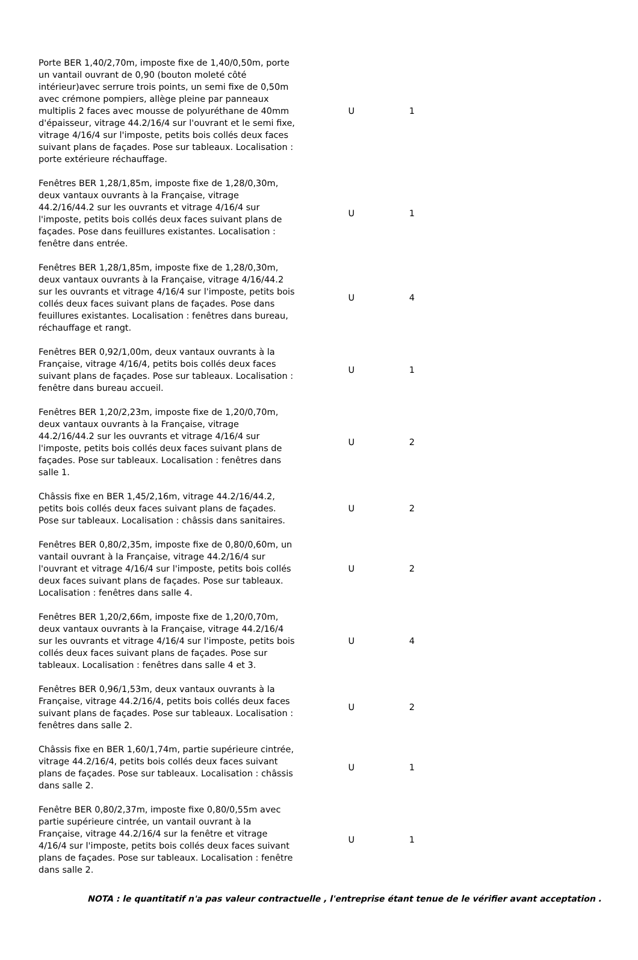| Porte BER 1,40/2,70m, imposte fixe de 1,40/0,50m, porte un vantail ouvrant de 0,90 (bouton moleté côté intérieur)avec serrure trois points, un semi fixe de 0,50m avec crémone pompiers, allège pleine par panneaux multiplis 2 faces avec mousse de polyuréthane de 40mm d'épaisseur, vitrage 44.2/16/4 sur l'ouvrant et le semi fixe, vitrage 4/16/4 sur l'imposte, petits bois collés deux faces suivant plans de façades. Pose sur tableaux. Localisation : porte extérieure réchauffage. | U | 1 |
| Fenêtres BER 1,28/1,85m, imposte fixe de 1,28/0,30m, deux vantaux ouvrants à la Française, vitrage 44.2/16/44.2 sur les ouvrants et vitrage 4/16/4 sur l'imposte, petits bois collés deux faces suivant plans de façades. Pose dans feuillures existantes. Localisation : fenêtre dans entrée. | U | 1 |
| Fenêtres BER 1,28/1,85m, imposte fixe de 1,28/0,30m, deux vantaux ouvrants à la Française, vitrage 4/16/44.2 sur les ouvrants et vitrage 4/16/4 sur l'imposte, petits bois collés deux faces suivant plans de façades. Pose dans feuillures existantes. Localisation : fenêtres dans bureau, réchauffage et rangt. | U | 4 |
| Fenêtres BER 0,92/1,00m, deux vantaux ouvrants à la Française, vitrage 4/16/4, petits bois collés deux faces suivant plans de façades. Pose sur tableaux. Localisation : fenêtre dans bureau accueil. | U | 1 |
| Fenêtres BER 1,20/2,23m, imposte fixe de 1,20/0,70m, deux vantaux ouvrants à la Française, vitrage 44.2/16/44.2 sur les ouvrants et vitrage 4/16/4 sur l'imposte, petits bois collés deux faces suivant plans de façades. Pose sur tableaux. Localisation : fenêtres dans salle 1. | U | 2 |
| Châssis fixe en BER 1,45/2,16m, vitrage 44.2/16/44.2, petits bois collés deux faces suivant plans de façades. Pose sur tableaux. Localisation : châssis dans sanitaires. | U | 2 |
| Fenêtres BER 0,80/2,35m, imposte fixe de 0,80/0,60m, un vantail ouvrant à la Française, vitrage 44.2/16/4 sur l'ouvrant et vitrage 4/16/4 sur l'imposte, petits bois collés deux faces suivant plans de façades. Pose sur tableaux. Localisation : fenêtres dans salle 4. | U | 2 |
| Fenêtres BER 1,20/2,66m, imposte fixe de 1,20/0,70m, deux vantaux ouvrants à la Française, vitrage 44.2/16/4 sur les ouvrants et vitrage 4/16/4 sur l'imposte, petits bois collés deux faces suivant plans de façades. Pose sur tableaux. Localisation : fenêtres dans salle 4 et 3. | U | 4 |
| Fenêtres BER 0,96/1,53m, deux vantaux ouvrants à la Française, vitrage 44.2/16/4, petits bois collés deux faces suivant plans de façades. Pose sur tableaux. Localisation : fenêtres dans salle 2. | U | 2 |
| Châssis fixe en BER 1,60/1,74m, partie supérieure cintrée, vitrage 44.2/16/4, petits bois collés deux faces suivant plans de façades. Pose sur tableaux. Localisation : châssis dans salle 2. | U | 1 |
| Fenêtre BER 0,80/2,37m, imposte fixe 0,80/0,55m avec partie supérieure cintrée, un vantail ouvrant à la Française, vitrage 44.2/16/4 sur la fenêtre et vitrage 4/16/4 sur l'imposte, petits bois collés deux faces suivant plans de façades. Pose sur tableaux. Localisation : fenêtre dans salle 2. | U | 1 |
NOTA : le quantitatif n'a pas valeur contractuelle , l'entreprise étant tenue de le vérifier avant acceptation .